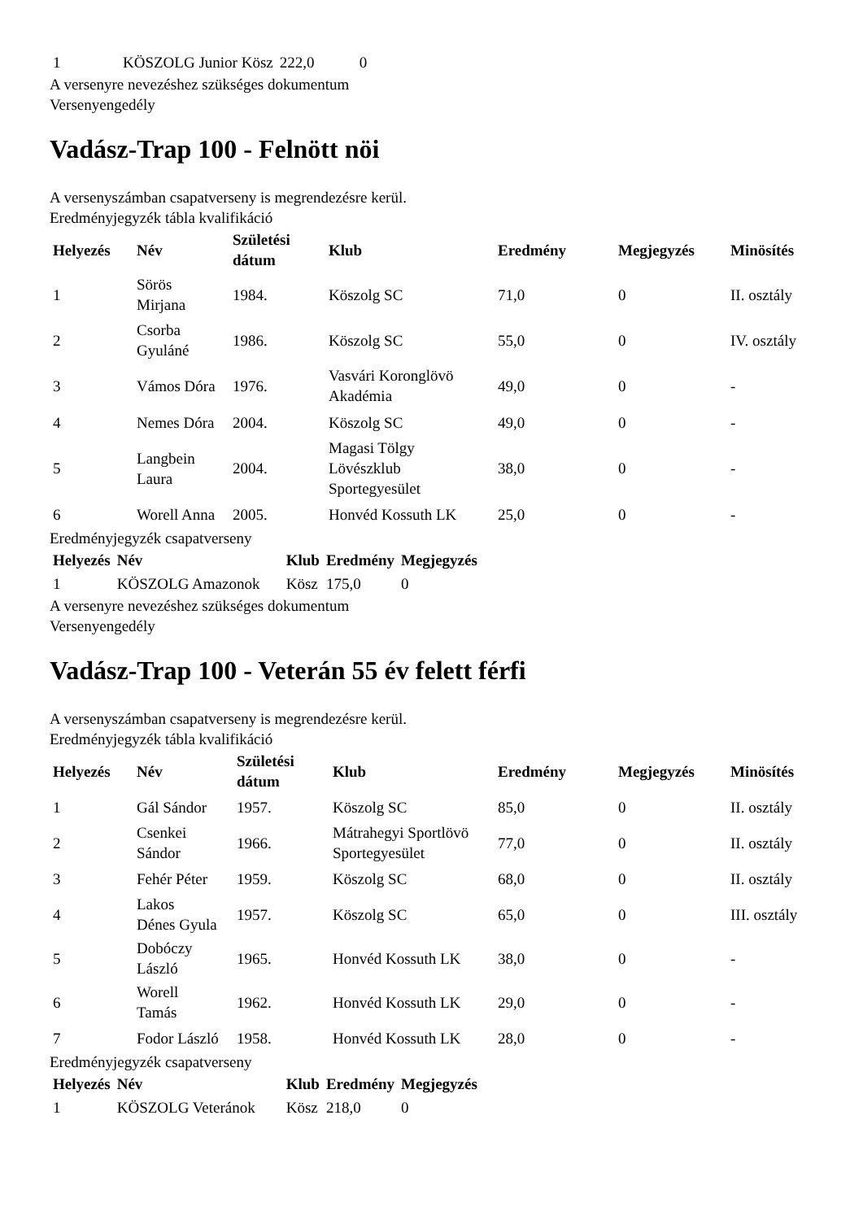| 1 | KÖSZOLG Junior Kösz | 222,0 | 0 |
A versenyre nevezéshez szükséges dokumentum
Versenyengedély
Vadász-Trap 100 - Felnött nöi
A versenyszámban csapatverseny is megrendezésre kerül.
Eredményjegyzék tábla kvalifikáció
| Helyezés | Név | Születési dátum | Klub | Eredmény | Megjegyzés | Minösítés |
| --- | --- | --- | --- | --- | --- | --- |
| 1 | Sörös Mirjana | 1984. | Köszolg SC | 71,0 | 0 | II. osztály |
| 2 | Csorba Gyuláné | 1986. | Köszolg SC | 55,0 | 0 | IV. osztály |
| 3 | Vámos Dóra | 1976. | Vasvári Koronglövö Akadémia | 49,0 | 0 | - |
| 4 | Nemes Dóra | 2004. | Köszolg SC | 49,0 | 0 | - |
| 5 | Langbein Laura | 2004. | Magasi Tölgy Lövészklub Sportegyesület | 38,0 | 0 | - |
| 6 | Worell Anna | 2005. | Honvéd Kossuth LK | 25,0 | 0 | - |
Eredményjegyzék csapatverseny
| Helyezés | Név | Klub | Eredmény | Megjegyzés |
| --- | --- | --- | --- | --- |
| 1 | KÖSZOLG Amazonok | Kösz | 175,0 | 0 |
A versenyre nevezéshez szükséges dokumentum
Versenyengedély
Vadász-Trap 100 - Veterán 55 év felett férfi
A versenyszámban csapatverseny is megrendezésre kerül.
Eredményjegyzék tábla kvalifikáció
| Helyezés | Név | Születési dátum | Klub | Eredmény | Megjegyzés | Minösítés |
| --- | --- | --- | --- | --- | --- | --- |
| 1 | Gál Sándor | 1957. | Köszolg SC | 85,0 | 0 | II. osztály |
| 2 | Csenkei Sándor | 1966. | Mátrahegyi Sportlövö Sportegyesület | 77,0 | 0 | II. osztály |
| 3 | Fehér Péter | 1959. | Köszolg SC | 68,0 | 0 | II. osztály |
| 4 | Lakos Dénes Gyula | 1957. | Köszolg SC | 65,0 | 0 | III. osztály |
| 5 | Dobóczy László | 1965. | Honvéd Kossuth LK | 38,0 | 0 | - |
| 6 | Worell Tamás | 1962. | Honvéd Kossuth LK | 29,0 | 0 | - |
| 7 | Fodor László | 1958. | Honvéd Kossuth LK | 28,0 | 0 | - |
Eredményjegyzék csapatverseny
| Helyezés | Név | Klub | Eredmény | Megjegyzés |
| --- | --- | --- | --- | --- |
| 1 | KÖSZOLG Veteránok | Kösz | 218,0 | 0 |